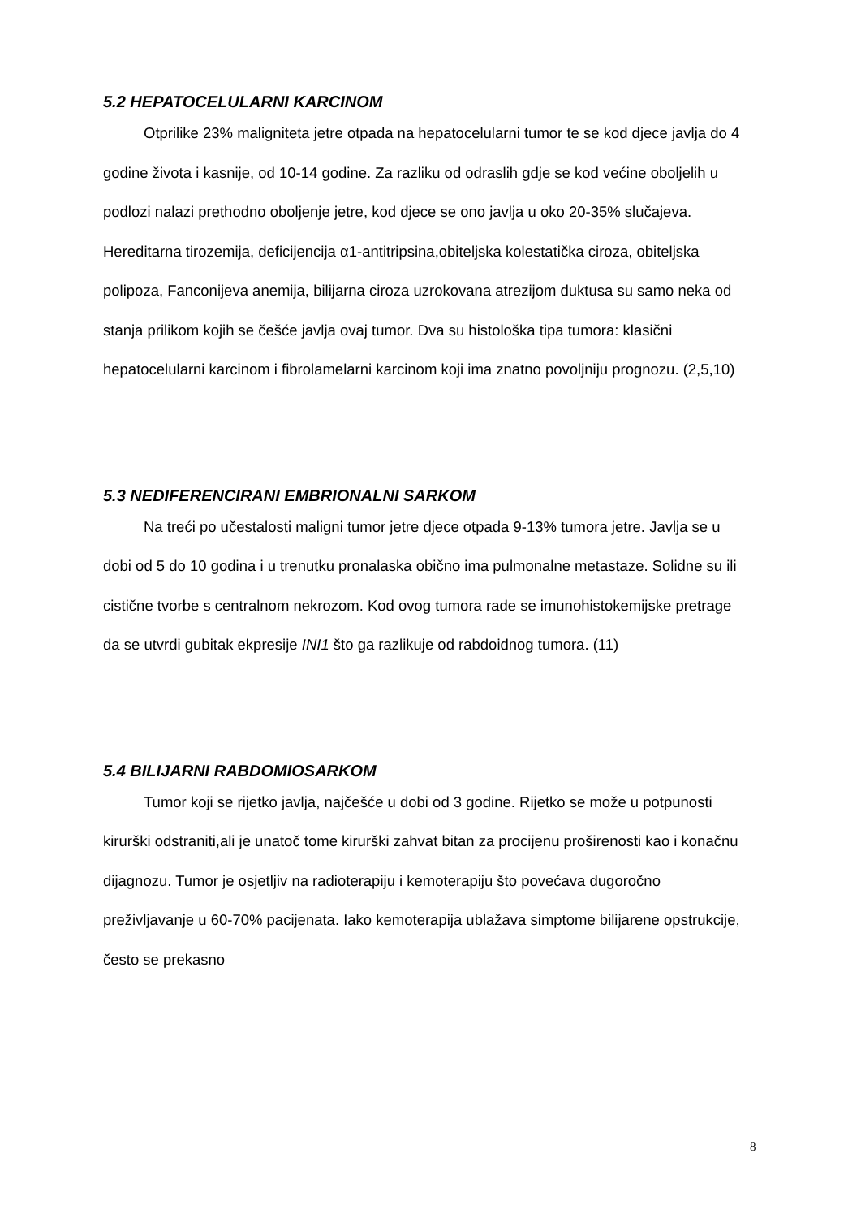5.2 HEPATOCELULARNI KARCINOM
Otprilike 23% maligniteta jetre otpada na hepatocelularni tumor te se kod djece javlja do 4 godine života i kasnije, od 10-14 godine. Za razliku od odraslih gdje se kod većine oboljelih u podlozi nalazi prethodno oboljenje jetre, kod djece se ono javlja u oko 20-35% slučajeva. Hereditarna tirozemija, deficijencija α1-antitripsina,obiteljska kolestatička ciroza, obiteljska polipoza, Fanconijeva anemija, bilijarna ciroza uzrokovana atrezijom duktusa su samo neka od stanja prilikom kojih se češće javlja ovaj tumor. Dva su histološka tipa tumora: klasični hepatocelularni karcinom i fibrolamelarni karcinom koji ima znatno povoljniju prognozu. (2,5,10)
5.3 NEDIFERENCIRANI EMBRIONALNI SARKOM
Na treći po učestalosti maligni tumor jetre djece otpada 9-13% tumora jetre. Javlja se u dobi od 5 do 10 godina i u trenutku pronalaska obično ima pulmonalne metastaze. Solidne su ili cistične tvorbe s centralnom nekrozom. Kod ovog tumora rade se imunohistokemijske pretrage da se utvrdi gubitak ekpresije INI1 što ga razlikuje od rabdoidnog tumora. (11)
5.4 BILIJARNI RABDOMIOSARKOM
Tumor koji se rijetko javlja, najčešće u dobi od 3 godine. Rijetko se može u potpunosti kirurški odstraniti,ali je unatoč tome kirurški zahvat bitan za procijenu proširenosti kao i konačnu dijagnozu. Tumor je osjetljiv na radioterapiju i kemoterapiju što povećava dugoročno preživljavanje u 60-70% pacijenata. Iako kemoterapija ublažava simptome bilijarene opstrukcije, često se prekasno
8